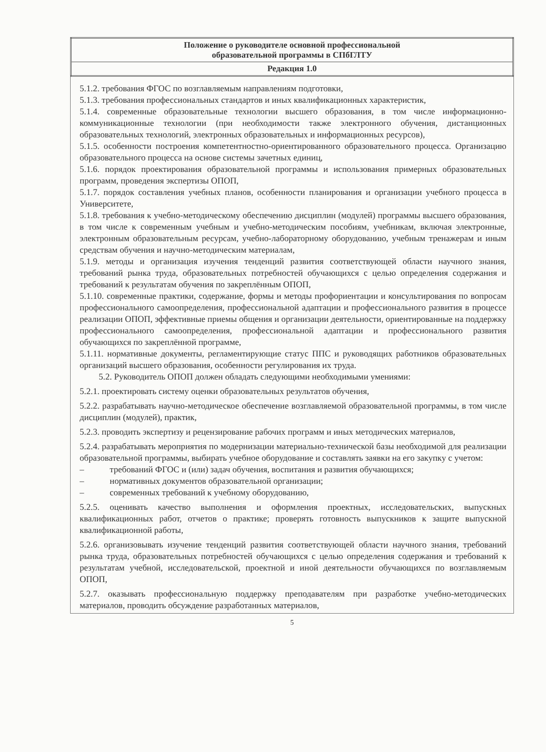| Положение о руководителе основной профессиональной образовательной программы в СПбГЛТУ |
| Редакция 1.0 |
5.1.2. требования ФГОС по возглавляемым направлениям подготовки,
5.1.3. требования профессиональных стандартов и иных квалификационных характеристик,
5.1.4. современные образовательные технологии высшего образования, в том числе информационно-коммуникационные технологии (при необходимости также электронного обучения, дистанционных образовательных технологий, электронных образовательных и информационных ресурсов),
5.1.5. особенности построения компетентностно-ориентированного образовательного процесса. Организацию образовательного процесса на основе системы зачетных единиц,
5.1.6. порядок проектирования образовательной программы и использования примерных образовательных программ, проведения экспертизы ОПОП,
5.1.7. порядок составления учебных планов, особенности планирования и организации учебного процесса в Университете,
5.1.8. требования к учебно-методическому обеспечению дисциплин (модулей) программы высшего образования, в том числе к современным учебным и учебно-методическим пособиям, учебникам, включая электронные, электронным образовательным ресурсам, учебно-лабораторному оборудованию, учебным тренажерам и иным средствам обучения и научно-методическим материалам,
5.1.9. методы и организация изучения тенденций развития соответствующей области научного знания, требований рынка труда, образовательных потребностей обучающихся с целью определения содержания и требований к результатам обучения по закреплённым ОПОП,
5.1.10. современные практики, содержание, формы и методы профориентации и консультирования по вопросам профессионального самоопределения, профессиональной адаптации и профессионального развития в процессе реализации ОПОП, эффективные приемы общения и организации деятельности, ориентированные на поддержку профессионального самоопределения, профессиональной адаптации и профессионального развития обучающихся по закреплённой программе,
5.1.11. нормативные документы, регламентирующие статус ППС и руководящих работников образовательных организаций высшего образования, особенности регулирования их труда.
5.2. Руководитель ОПОП должен обладать следующими необходимыми умениями:
5.2.1. проектировать систему оценки образовательных результатов обучения,
5.2.2. разрабатывать научно-методическое обеспечение возглавляемой образовательной программы, в том числе дисциплин (модулей), практик,
5.2.3. проводить экспертизу и рецензирование рабочих программ и иных методических материалов,
5.2.4. разрабатывать мероприятия по модернизации материально-технической базы необходимой для реализации образовательной программы, выбирать учебное оборудование и составлять заявки на его закупку с учетом:
– требований ФГОС и (или) задач обучения, воспитания и развития обучающихся;
– нормативных документов образовательной организации;
– современных требований к учебному оборудованию,
5.2.5. оценивать качество выполнения и оформления проектных, исследовательских, выпускных квалификационных работ, отчетов о практике; проверять готовность выпускников к защите выпускной квалификационной работы,
5.2.6. организовывать изучение тенденций развития соответствующей области научного знания, требований рынка труда, образовательных потребностей обучающихся с целью определения содержания и требований к результатам учебной, исследовательской, проектной и иной деятельности обучающихся по возглавляемым ОПОП,
5.2.7. оказывать профессиональную поддержку преподавателям при разработке учебно-методических материалов, проводить обсуждение разработанных материалов,
5